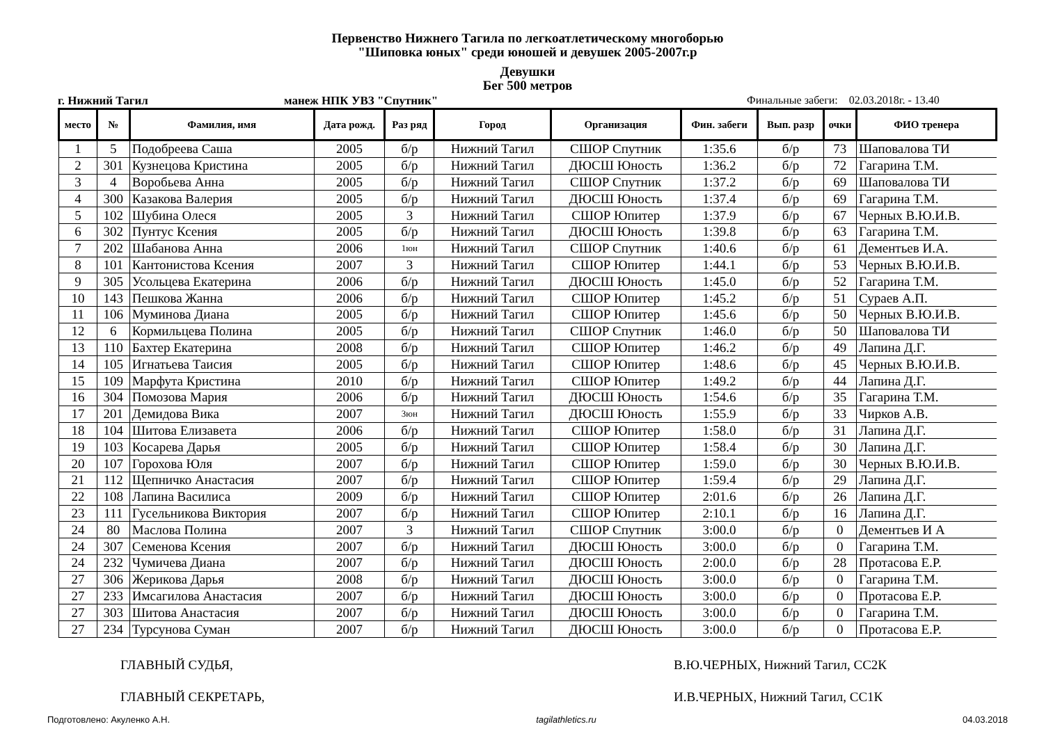Первенство Нижнего Тагила по легкоатлетическому многоборью
"Шиповка юных" среди юношей и девушек 2005-2007г.р
Девушки
Бег 500 метров
г. Нижний Тагил манеж НПК УВЗ "Спутник" Финальные забеги: 02.03.2018г. - 13.40
| место | № | Фамилия, имя | Дата рожд. | Раз ряд | Город | Организация | Фин. забеги | Вып. разр | очки | ФИО тренера |
| --- | --- | --- | --- | --- | --- | --- | --- | --- | --- | --- |
| 1 | 5 | Подобреева Саша | 2005 | б/р | Нижний Тагил | СШОР Спутник | 1:35.6 | б/р | 73 | Шаповалова ТИ |
| 2 | 301 | Кузнецова Кристина | 2005 | б/р | Нижний Тагил | ДЮСШ Юность | 1:36.2 | б/р | 72 | Гагарина Т.М. |
| 3 | 4 | Воробьева Анна | 2005 | б/р | Нижний Тагил | СШОР Спутник | 1:37.2 | б/р | 69 | Шаповалова ТИ |
| 4 | 300 | Казакова Валерия | 2005 | б/р | Нижний Тагил | ДЮСШ Юность | 1:37.4 | б/р | 69 | Гагарина Т.М. |
| 5 | 102 | Шубина Олеся | 2005 | 3 | Нижний Тагил | СШОР Юпитер | 1:37.9 | б/р | 67 | Черных В.Ю.И.В. |
| 6 | 302 | Пунтус Ксения | 2005 | б/р | Нижний Тагил | ДЮСШ Юность | 1:39.8 | б/р | 63 | Гагарина Т.М. |
| 7 | 202 | Шабанова Анна | 2006 | 1юн | Нижний Тагил | СШОР Спутник | 1:40.6 | б/р | 61 | Дементьев И.А. |
| 8 | 101 | Кантонистова Ксения | 2007 | 3 | Нижний Тагил | СШОР Юпитер | 1:44.1 | б/р | 53 | Черных В.Ю.И.В. |
| 9 | 305 | Усольцева Екатерина | 2006 | б/р | Нижний Тагил | ДЮСШ Юность | 1:45.0 | б/р | 52 | Гагарина Т.М. |
| 10 | 143 | Пешкова Жанна | 2006 | б/р | Нижний Тагил | СШОР Юпитер | 1:45.2 | б/р | 51 | Сураев А.П. |
| 11 | 106 | Муминова Диана | 2005 | б/р | Нижний Тагил | СШОР Юпитер | 1:45.6 | б/р | 50 | Черных В.Ю.И.В. |
| 12 | 6 | Кормильцева Полина | 2005 | б/р | Нижний Тагил | СШОР Спутник | 1:46.0 | б/р | 50 | Шаповалова ТИ |
| 13 | 110 | Бахтер Екатерина | 2008 | б/р | Нижний Тагил | СШОР Юпитер | 1:46.2 | б/р | 49 | Лапина Д.Г. |
| 14 | 105 | Игнатьева Таисия | 2005 | б/р | Нижний Тагил | СШОР Юпитер | 1:48.6 | б/р | 45 | Черных В.Ю.И.В. |
| 15 | 109 | Марфута Кристина | 2010 | б/р | Нижний Тагил | СШОР Юпитер | 1:49.2 | б/р | 44 | Лапина Д.Г. |
| 16 | 304 | Помозова Мария | 2006 | б/р | Нижний Тагил | ДЮСШ Юность | 1:54.6 | б/р | 35 | Гагарина Т.М. |
| 17 | 201 | Демидова Вика | 2007 | 3юн | Нижний Тагил | ДЮСШ Юность | 1:55.9 | б/р | 33 | Чирков А.В. |
| 18 | 104 | Шитова Елизавета | 2006 | б/р | Нижний Тагил | СШОР Юпитер | 1:58.0 | б/р | 31 | Лапина Д.Г. |
| 19 | 103 | Косарева Дарья | 2005 | б/р | Нижний Тагил | СШОР Юпитер | 1:58.4 | б/р | 30 | Лапина Д.Г. |
| 20 | 107 | Горохова Юля | 2007 | б/р | Нижний Тагил | СШОР Юпитер | 1:59.0 | б/р | 30 | Черных В.Ю.И.В. |
| 21 | 112 | Щепничко Анастасия | 2007 | б/р | Нижний Тагил | СШОР Юпитер | 1:59.4 | б/р | 29 | Лапина Д.Г. |
| 22 | 108 | Лапина Василиса | 2009 | б/р | Нижний Тагил | СШОР Юпитер | 2:01.6 | б/р | 26 | Лапина Д.Г. |
| 23 | 111 | Гусельникова Виктория | 2007 | б/р | Нижний Тагил | СШОР Юпитер | 2:10.1 | б/р | 16 | Лапина Д.Г. |
| 24 | 80 | Маслова Полина | 2007 | 3 | Нижний Тагил | СШОР Спутник | 3:00.0 | б/р | 0 | Дементьев И А |
| 24 | 307 | Семенова Ксения | 2007 | б/р | Нижний Тагил | ДЮСШ Юность | 3:00.0 | б/р | 0 | Гагарина Т.М. |
| 24 | 232 | Чумичева Диана | 2007 | б/р | Нижний Тагил | ДЮСШ Юность | 2:00.0 | б/р | 28 | Протасова Е.Р. |
| 27 | 306 | Жерикова Дарья | 2008 | б/р | Нижний Тагил | ДЮСШ Юность | 3:00.0 | б/р | 0 | Гагарина Т.М. |
| 27 | 233 | Имсагилова Анастасия | 2007 | б/р | Нижний Тагил | ДЮСШ Юность | 3:00.0 | б/р | 0 | Протасова Е.Р. |
| 27 | 303 | Шитова Анастасия | 2007 | б/р | Нижний Тагил | ДЮСШ Юность | 3:00.0 | б/р | 0 | Гагарина Т.М. |
| 27 | 234 | Турсунова Суман | 2007 | б/р | Нижний Тагил | ДЮСШ Юность | 3:00.0 | б/р | 0 | Протасова Е.Р. |
ГЛАВНЫЙ СУДЬЯ, В.Ю.ЧЕРНЫХ, Нижний Тагил, СС2К
ГЛАВНЫЙ СЕКРЕТАРЬ, И.В.ЧЕРНЫХ, Нижний Тагил, СС1К
Подготовлено: Акуленко А.Н. tagilathletics.ru 04.03.2018